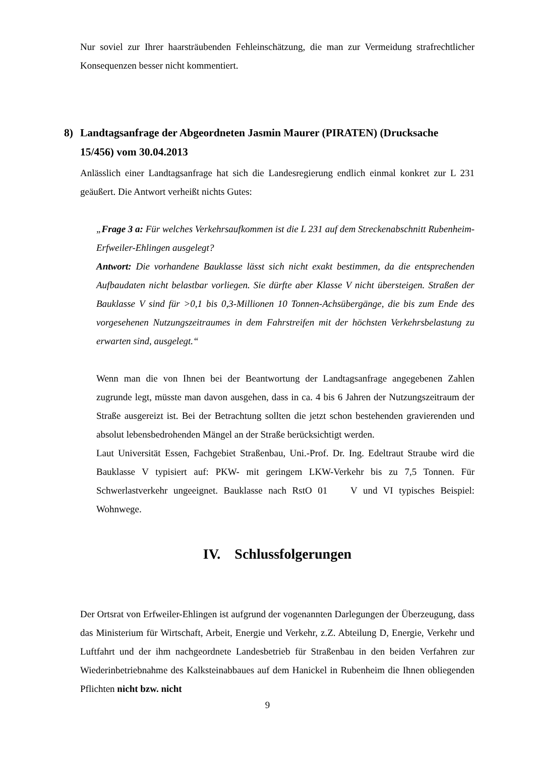Nur soviel zur Ihrer haarsträubenden Fehleinschätzung, die man zur Vermeidung strafrechtlicher Konsequenzen besser nicht kommentiert.
8) Landtagsanfrage der Abgeordneten Jasmin Maurer (PIRATEN) (Drucksache 15/456) vom 30.04.2013
Anlässlich einer Landtagsanfrage hat sich die Landesregierung endlich einmal konkret zur L 231 geäußert. Die Antwort verheißt nichts Gutes:
„Frage 3 a: Für welches Verkehrsaufkommen ist die L 231 auf dem Streckenabschnitt Rubenheim-Erfweiler-Ehlingen ausgelegt?
Antwort: Die vorhandene Bauklasse lässt sich nicht exakt bestimmen, da die entsprechenden Aufbaudaten nicht belastbar vorliegen. Sie dürfte aber Klasse V nicht übersteigen. Straßen der Bauklasse V sind für >0,1 bis 0,3-Millionen 10 Tonnen-Achsübergänge, die bis zum Ende des vorgesehenen Nutzungszeitraumes in dem Fahrstreifen mit der höchsten Verkehrsbelastung zu erwarten sind, ausgelegt.“
Wenn man die von Ihnen bei der Beantwortung der Landtagsanfrage angegebenen Zahlen zugrunde legt, müsste man davon ausgehen, dass in ca. 4 bis 6 Jahren der Nutzungszeitraum der Straße ausgereizt ist. Bei der Betrachtung sollten die jetzt schon bestehenden gravierenden und absolut lebensbedrohenden Mängel an der Straße berücksichtigt werden.
Laut Universität Essen, Fachgebiet Straßenbau, Uni.-Prof. Dr. Ing. Edeltraut Straube wird die Bauklasse V typisiert auf: PKW- mit geringem LKW-Verkehr bis zu 7,5 Tonnen. Für Schwerlastverkehr ungeeignet. Bauklasse nach RstO 01 V und VI typisches Beispiel: Wohnwege.
IV. Schlussfolgerungen
Der Ortsrat von Erfweiler-Ehlingen ist aufgrund der vogenannten Darlegungen der Überzeugung, dass das Ministerium für Wirtschaft, Arbeit, Energie und Verkehr, z.Z. Abteilung D, Energie, Verkehr und Luftfahrt und der ihm nachgeordnete Landesbetrieb für Straßenbau in den beiden Verfahren zur Wiederinbetriebnahme des Kalksteinabbaues auf dem Hanickel in Rubenheim die Ihnen obliegenden Pflichten nicht bzw. nicht
9